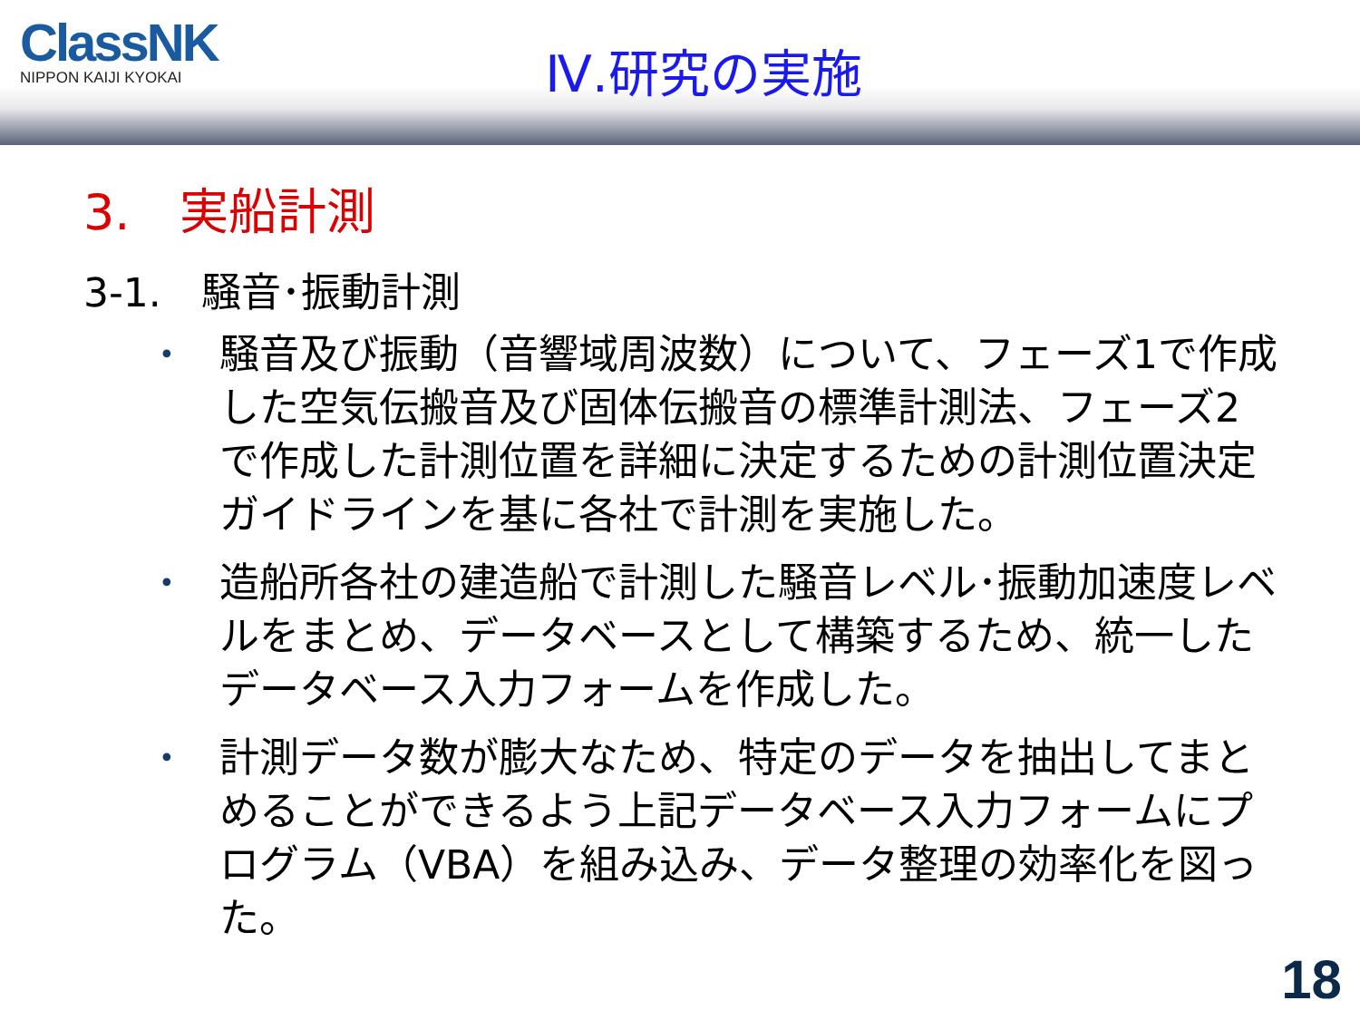ClassNK
NIPPON KAIJI KYOKAI
Ⅳ.研究の実施
3.　実船計測
3-1.　騒音･振動計測
• 騒音及び振動（音響域周波数）について、フェーズ1で作成した空気伝搬音及び固体伝搬音の標準計測法、フェーズ2で作成した計測位置を詳細に決定するための計測位置決定ガイドラインを基に各社で計測を実施した。
• 造船所各社の建造船で計測した騒音レベル･振動加速度レベルをまとめ、データベースとして構築するため、統一したデータベース入力フォームを作成した。
• 計測データ数が膨大なため、特定のデータを抽出してまとめることができるよう上記データベース入力フォームにプログラム（VBA）を組み込み、データ整理の効率化を図った。
18